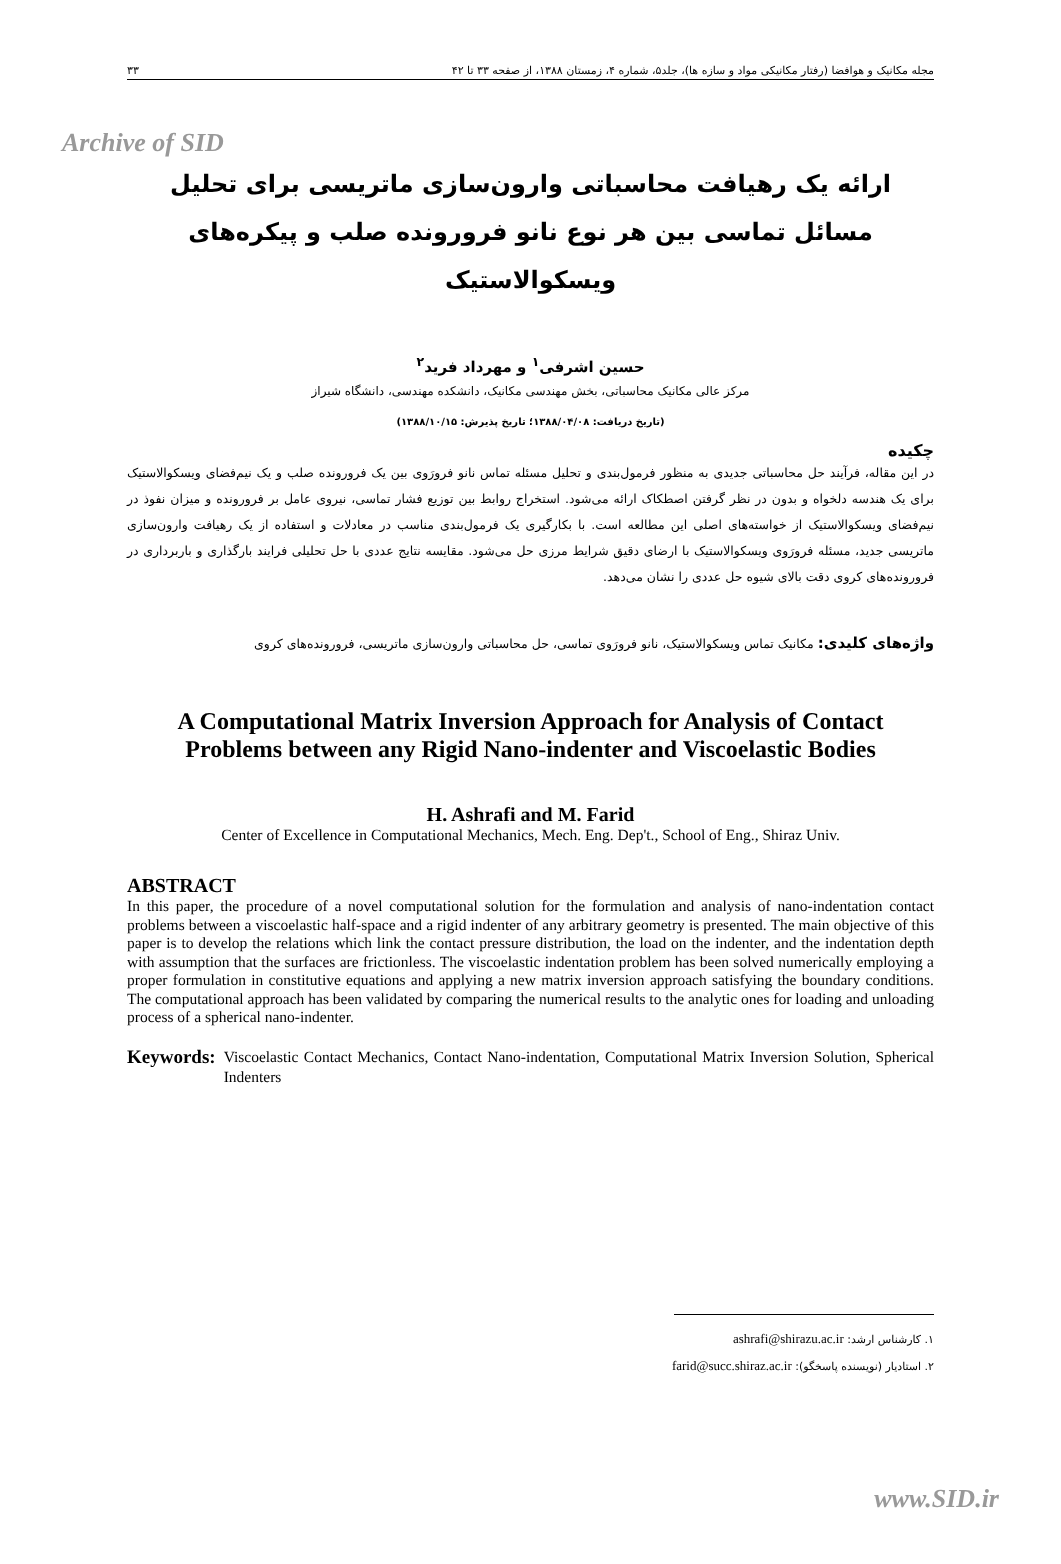Archive of SID
مجله مکانیک و هوافضا (رفتار مکانیکی مواد و سازه ها)، جلد۵، شماره ۴، زمستان ۱۳۸۸، از صفحه ۳۳ تا ۴۲ ۳۳
ارائه یک رهیافت محاسباتی وارون‌سازی ماتریسی برای تحلیل مسائل تماسی بین هر نوع نانو فرورونده صلب و پیکره‌های ویسکوالاستیک
حسین اشرفی<sup>۱</sup> و مهرداد فرید<sup>۲</sup>
مرکز عالی مکانیک محاسباتی، بخش مهندسی مکانیک، دانشکده مهندسی، دانشگاه شیراز
(تاریخ دریافت: ۱۳۸۸/۰۴/۰۸؛ تاریخ پذیرش: ۱۳۸۸/۱۰/۱۵)
چکیده
در این مقاله، فرآیند حل محاسباتی جدیدی به منظور فرمول‌بندی و تحلیل مسئله تماس نانو فرورَوی بین یک فرورونده صلب و یک نیم‌فضای ویسکوالاستیک برای یک هندسه دلخواه و بدون در نظر گرفتن اصطکاک ارائه می‌شود. استخراج روابط بین توزیع فشار تماسی، نیروی عامل بر فرورونده و میزان نفوذ در نیم‌فضای ویسکوالاستیک از خواسته‌های اصلی این مطالعه است. با بکارگیری یک فرمول‌بندی مناسب در معادلات و استفاده از یک رهیافت وارون‌سازی ماتریسی جدید، مسئله فرورَوی ویسکوالاستیک با ارضای دقیق شرایط مرزی حل می‌شود. مقایسه نتایج عددی با حل تحلیلی فرایند بارگذاری و باربرداری در فرورونده‌های کروی دقت بالای شیوه حل عددی را نشان می‌دهد.
واژه‌های کلیدی: مکانیک تماس ویسکوالاستیک، نانو فرورَوی تماسی، حل محاسباتی وارون‌سازی ماتریسی، فرورونده‌های کروی
A Computational Matrix Inversion Approach for Analysis of Contact Problems between any Rigid Nano-indenter and Viscoelastic Bodies
H. Ashrafi and M. Farid
Center of Excellence in Computational Mechanics, Mech. Eng. Dep't., School of Eng., Shiraz Univ.
ABSTRACT
In this paper, the procedure of a novel computational solution for the formulation and analysis of nano-indentation contact problems between a viscoelastic half-space and a rigid indenter of any arbitrary geometry is presented. The main objective of this paper is to develop the relations which link the contact pressure distribution, the load on the indenter, and the indentation depth with assumption that the surfaces are frictionless. The viscoelastic indentation problem has been solved numerically employing a proper formulation in constitutive equations and applying a new matrix inversion approach satisfying the boundary conditions. The computational approach has been validated by comparing the numerical results to the analytic ones for loading and unloading process of a spherical nano-indenter.
Keywords: Viscoelastic Contact Mechanics, Contact Nano-indentation, Computational Matrix Inversion Solution, Spherical Indenters
۱. کارشناس ارشد: ashrafi@shirazu.ac.ir
۲. استادیار (نویسنده پاسخگو): farid@succ.shiraz.ac.ir
www.SID.ir